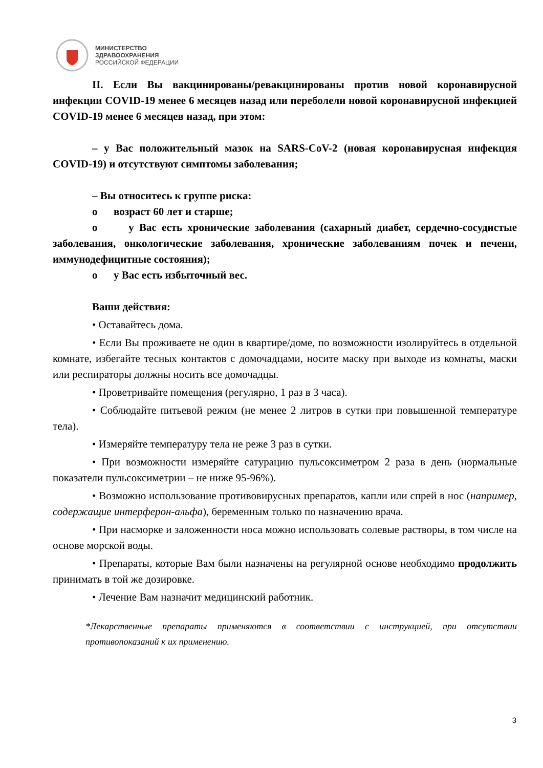МИНИСТЕРСТВО
ЗДРАВООХРАНЕНИЯ
РОССИЙСКОЙ ФЕДЕРАЦИИ
II. Если Вы вакцинированы/ревакцинированы против новой коронавирусной инфекции COVID-19 менее 6 месяцев назад или переболели новой коронавирусной инфекцией COVID-19 менее 6 месяцев назад, при этом:
– у Вас положительный мазок на SARS-CoV-2 (новая коронавирусная инфекция COVID-19) и отсутствуют симптомы заболевания;
– Вы относитесь к группе риска:
o возраст 60 лет и старше;
o у Вас есть хронические заболевания (сахарный диабет, сердечно-сосудистые заболевания, онкологические заболевания, хронические заболеваниям почек и печени, иммунодефицитные состояния);
o у Вас есть избыточный вес.
Ваши действия:
• Оставайтесь дома.
• Если Вы проживаете не один в квартире/доме, по возможности изолируйтесь в отдельной комнате, избегайте тесных контактов с домочадцами, носите маску при выходе из комнаты, маски или респираторы должны носить все домочадцы.
• Проветривайте помещения (регулярно, 1 раз в 3 часа).
• Соблюдайте питьевой режим (не менее 2 литров в сутки при повышенной температуре тела).
• Измеряйте температуру тела не реже 3 раз в сутки.
• При возможности измеряйте сатурацию пульсоксиметром 2 раза в день (нормальные показатели пульсоксиметрии – не ниже 95-96%).
• Возможно использование противовирусных препаратов, капли или спрей в нос (например, содержащие интерферон-альфа), беременным только по назначению врача.
• При насморке и заложенности носа можно использовать солевые растворы, в том числе на основе морской воды.
• Препараты, которые Вам были назначены на регулярной основе необходимо продолжить принимать в той же дозировке.
• Лечение Вам назначит медицинский работник.
*Лекарственные препараты применяются в соответствии с инструкцией, при отсутствии противопоказаний к их применению.
3